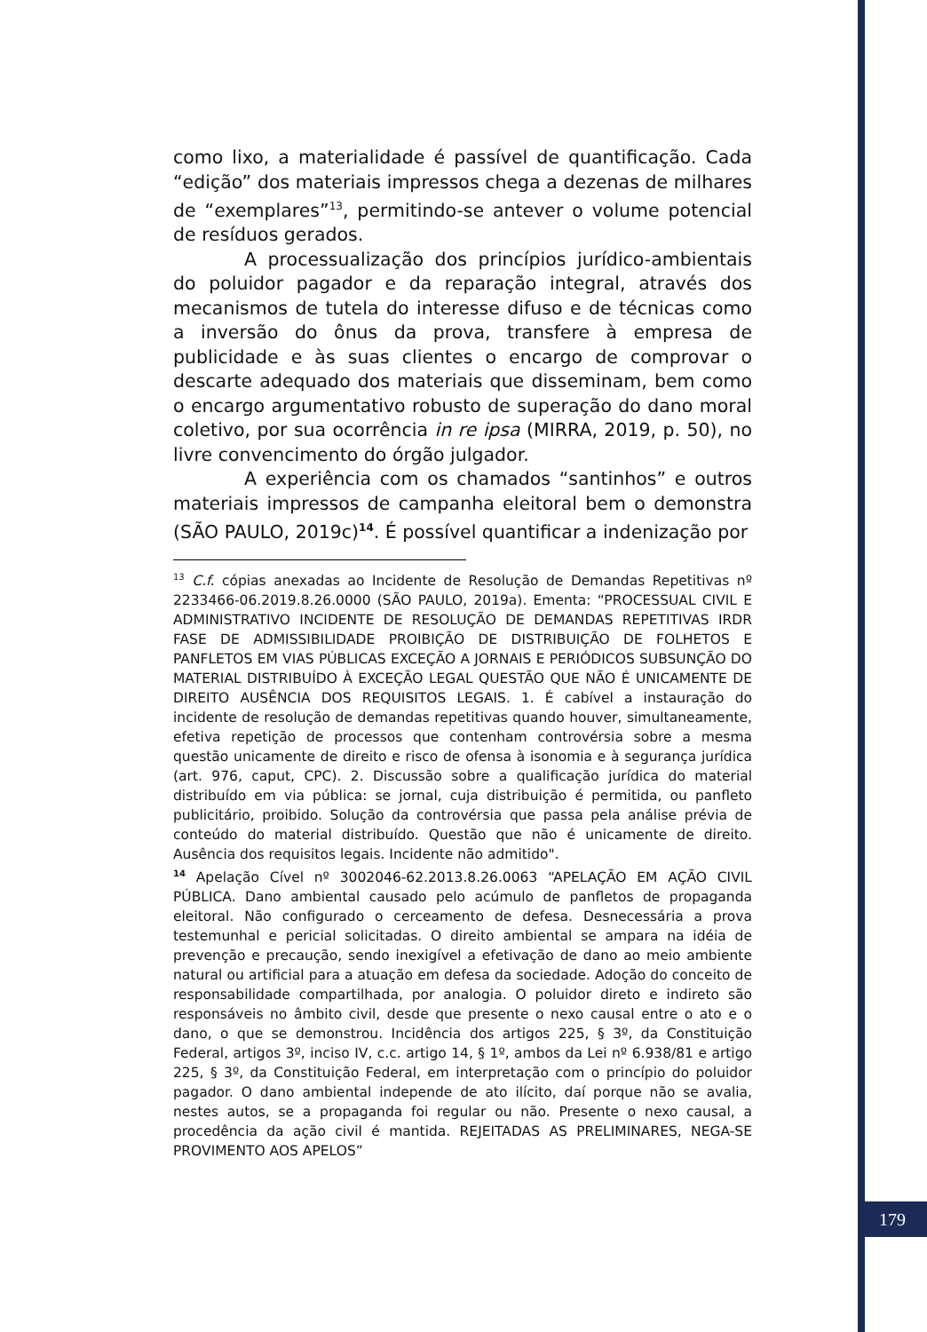como lixo, a materialidade é passível de quantificação. Cada “edição” dos materiais impressos chega a dezenas de milhares de “exemplares”<sup>13</sup>, permitindo-se antever o volume potencial de resíduos gerados.
A processualização dos princípios jurídico-ambientais do poluidor pagador e da reparação integral, através dos mecanismos de tutela do interesse difuso e de técnicas como a inversão do ônus da prova, transfere à empresa de publicidade e às suas clientes o encargo de comprovar o descarte adequado dos materiais que disseminam, bem como o encargo argumentativo robusto de superação do dano moral coletivo, por sua ocorrência in re ipsa (MIRRA, 2019, p. 50), no livre convencimento do órgão julgador.
A experiência com os chamados “santinhos” e outros materiais impressos de campanha eleitoral bem o demonstra (SÃO PAULO, 2019c)<sup>14</sup>. É possível quantificar a indenização por
<sup>13</sup> C.f. cópias anexadas ao Incidente de Resolução de Demandas Repetitivas nº 2233466-06.2019.8.26.0000 (SÃO PAULO, 2019a). Ementa: “PROCESSUAL CIVIL E ADMINISTRATIVO INCIDENTE DE RESOLUÇÃO DE DEMANDAS REPETITIVAS IRDR FASE DE ADMISSIBILIDADE PROIBIÇÃO DE DISTRIBUIÇÃO DE FOLHETOS E PANFLETOS EM VIAS PÚBLICAS EXCEÇÃO A JORNAIS E PERIÓDICOS SUBSUNÇÃO DO MATERIAL DISTRIBUÍDO À EXCEÇÃO LEGAL QUESTÃO QUE NÃO É UNICAMENTE DE DIREITO AUSÊNCIA DOS REQUISITOS LEGAIS. 1. É cabível a instauração do incidente de resolução de demandas repetitivas quando houver, simultaneamente, efetiva repetição de processos que contenham controvérsia sobre a mesma questão unicamente de direito e risco de ofensa à isonomia e à segurança jurídica (art. 976, caput, CPC). 2. Discussão sobre a qualificação jurídica do material distribuído em via pública: se jornal, cuja distribuição é permitida, ou panfleto publicitário, proibido. Solução da controvérsia que passa pela análise prévia de conteúdo do material distribuído. Questão que não é unicamente de direito. Ausência dos requisitos legais. Incidente não admitido".
<sup>14</sup> Apelação Cível nº 3002046-62.2013.8.26.0063 “APELAÇÃO EM AÇÃO CIVIL PÚBLICA. Dano ambiental causado pelo acúmulo de panfletos de propaganda eleitoral. Não configurado o cerceamento de defesa. Desnecessária a prova testemunhal e pericial solicitadas. O direito ambiental se ampara na idéia de prevenção e precaução, sendo inexigível a efetivação de dano ao meio ambiente natural ou artificial para a atuação em defesa da sociedade. Adoção do conceito de responsabilidade compartilhada, por analogia. O poluidor direto e indireto são responsáveis no âmbito civil, desde que presente o nexo causal entre o ato e o dano, o que se demonstrou. Incidência dos artigos 225, § 3º, da Constituição Federal, artigos 3º, inciso IV, c.c. artigo 14, § 1º, ambos da Lei nº 6.938/81 e artigo 225, § 3º, da Constituição Federal, em interpretação com o princípio do poluidor pagador. O dano ambiental independe de ato ilícito, daí porque não se avalia, nestes autos, se a propaganda foi regular ou não. Presente o nexo causal, a procedência da ação civil é mantida. REJEITADAS AS PRELIMINARES, NEGA-SE PROVIMENTO AOS APELOS”
179